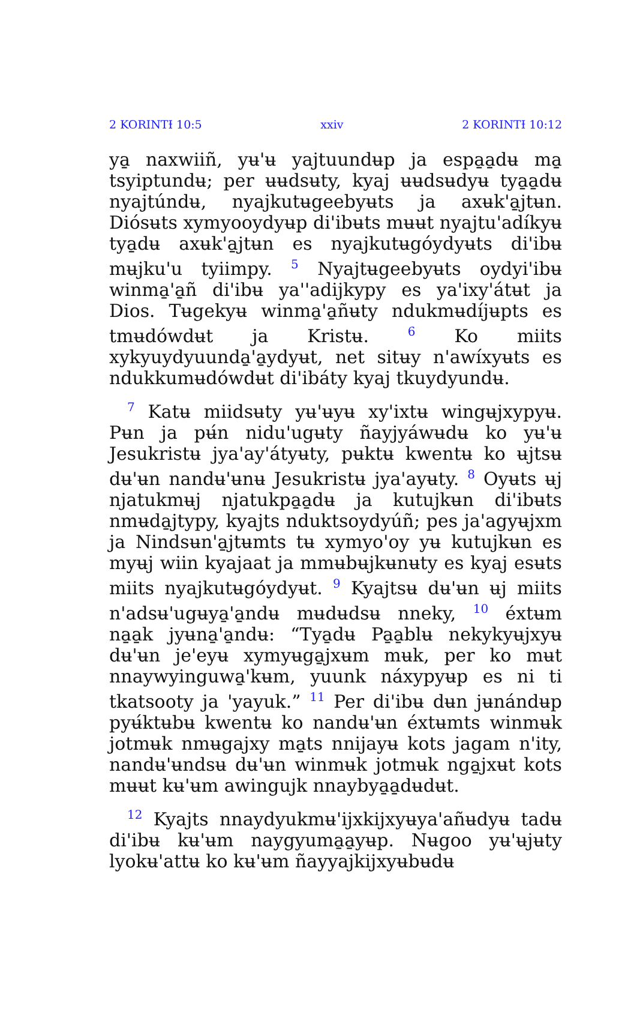2 KORINTƗ 10:5 xxiv 2 KORINTƗ 10:12
ya̱ naxwiiñ, yʉ'ʉ yajtuundʉp ja espa̱a̱dʉ ma̱ tsyiptundʉ; per ʉʉdsʉty, kyaj ʉʉdsʉdyʉ tya̱a̱dʉ nyajtúndʉ, nyajkutʉgeebyʉts ja axʉk'a̱jtʉn. Diósʉts xymyooydyʉp di'ibʉts mʉʉt nyajtu'adíkyʉ tya̱dʉ axʉk'a̱jtʉn es nyajkutʉgóydyʉts di'ibʉ mʉjku'u tyiimpy. <sup>5</sup> Nyajtʉgeebyʉts oydyi'ibʉ winma̱'a̱ñ di'ibʉ ya''adijkypy es ya'ixy'átʉt ja Dios. Tʉgekyʉ winma̱'a̱ñʉty ndukmʉdíjʉpts es tmʉdówdʉt ja Kristʉ. <sup>6</sup> Ko miits xykyuydyuunda̱'a̱ydyʉt, net sitʉy n'awíxyʉts es ndukkumʉdówdʉt di'ibáty kyaj tkuydyundʉ.
<sup>7</sup> Katʉ miidsʉty yʉ'ʉyʉ xy'ixtʉ wingʉjxypyʉ. Pʉn ja pʉ́n nidu'ugʉty ñayjyáwʉdʉ ko yʉ'ʉ Jesukristʉ jya'ay'átyʉty, pʉktʉ kwentʉ ko ʉjtsʉ dʉ'ʉn nandʉ'ʉnʉ Jesukristʉ jya'ayʉty. <sup>8</sup> Oyʉts ʉj njatukmʉj njatukpa̱a̱dʉ ja kutujkʉn di'ibʉts nmʉda̱jtypy, kyajts nduktsoydyúñ; pes ja'agyʉjxm ja Nindsʉn'a̱jtʉmts tʉ xymyo'oy yʉ kutujkʉn es myʉj wiin kyajaat ja mmʉbʉjkʉnʉty es kyaj esʉts miits nyajkutʉgóydyʉt. <sup>9</sup> Kyajtsʉ dʉ'ʉn ʉj miits n'adsʉ'ugʉya̱'a̱ndʉ mʉdʉdsʉ nneky, <sup>10</sup> éxtʉm na̱a̱k jyʉna̱'a̱ndʉ: “Tya̱dʉ Pa̱a̱blʉ nekykyʉjxyʉ dʉ'ʉn je'eyʉ xymyʉga̱jxʉm mʉk, per ko mʉt nnaywyinguwa̱'kʉm, yuunk náxypyʉp es ni ti tkatsooty ja 'yayuk.” <sup>11</sup> Per di'ibʉ dʉn jʉnándʉp pyʉ́ktʉbʉ kwentʉ ko nandʉ'ʉn éxtʉmts winmʉk jotmʉk nmʉgajxy ma̱ts nnijayʉ kots jagam n'ity, nandʉ'ʉndsʉ dʉ'ʉn winmʉk jotmʉk nga̱jxʉt kots mʉʉt kʉ'ʉm awingujk nnaybya̱a̱dʉdʉt.
<sup>12</sup> Kyajts nnaydyukmʉ'ijxkijxyʉya'añʉdyʉ tadʉ di'ibʉ kʉ'ʉm naygyuma̱a̱yʉp. Nʉgoo yʉ'ʉjʉty lyokʉ'attʉ ko kʉ'ʉm ñayyajkijxyʉbʉdʉ